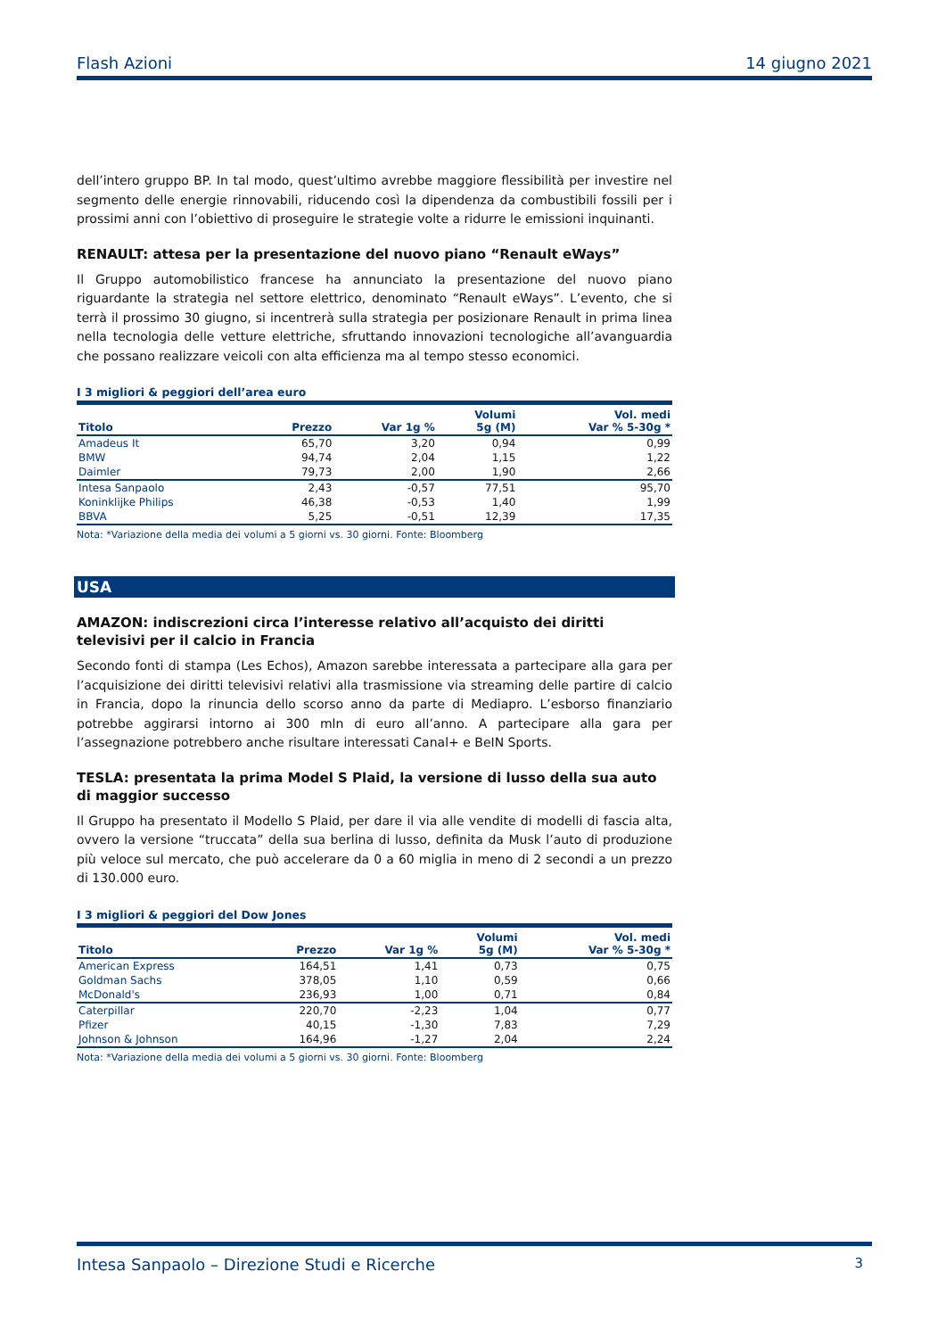Flash Azioni 14 giugno 2021
dell’intero gruppo BP. In tal modo, quest’ultimo avrebbe maggiore flessibilità per investire nel segmento delle energie rinnovabili, riducendo così la dipendenza da combustibili fossili per i prossimi anni con l’obiettivo di proseguire le strategie volte a ridurre le emissioni inquinanti.
RENAULT: attesa per la presentazione del nuovo piano “Renault eWays”
Il Gruppo automobilistico francese ha annunciato la presentazione del nuovo piano riguardante la strategia nel settore elettrico, denominato “Renault eWays”. L’evento, che si terrà il prossimo 30 giugno, si incentrerà sulla strategia per posizionare Renault in prima linea nella tecnologia delle vetture elettriche, sfruttando innovazioni tecnologiche all’avanguardia che possano realizzare veicoli con alta efficienza ma al tempo stesso economici.
I 3 migliori & peggiori dell’area euro
| Titolo | Prezzo | Var 1g % | Volumi 5g (M) | Vol. medi Var % 5-30g * |
| --- | --- | --- | --- | --- |
| Amadeus It | 65,70 | 3,20 | 0,94 | 0,99 |
| BMW | 94,74 | 2,04 | 1,15 | 1,22 |
| Daimler | 79,73 | 2,00 | 1,90 | 2,66 |
| Intesa Sanpaolo | 2,43 | -0,57 | 77,51 | 95,70 |
| Koninklijke Philips | 46,38 | -0,53 | 1,40 | 1,99 |
| BBVA | 5,25 | -0,51 | 12,39 | 17,35 |
Nota: *Variazione della media dei volumi a 5 giorni vs. 30 giorni. Fonte: Bloomberg
USA
AMAZON: indiscrezioni circa l’interesse relativo all’acquisto dei diritti televisivi per il calcio in Francia
Secondo fonti di stampa (Les Echos), Amazon sarebbe interessata a partecipare alla gara per l’acquisizione dei diritti televisivi relativi alla trasmissione via streaming delle partire di calcio in Francia, dopo la rinuncia dello scorso anno da parte di Mediapro. L’esborso finanziario potrebbe aggirarsi intorno ai 300 mln di euro all’anno. A partecipare alla gara per l’assegnazione potrebbero anche risultare interessati Canal+ e BeIN Sports.
TESLA: presentata la prima Model S Plaid, la versione di lusso della sua auto di maggior successo
Il Gruppo ha presentato il Modello S Plaid, per dare il via alle vendite di modelli di fascia alta, ovvero la versione “truccata” della sua berlina di lusso, definita da Musk l’auto di produzione più veloce sul mercato, che può accelerare da 0 a 60 miglia in meno di 2 secondi a un prezzo di 130.000 euro.
I 3 migliori & peggiori del Dow Jones
| Titolo | Prezzo | Var 1g % | Volumi 5g (M) | Vol. medi Var % 5-30g * |
| --- | --- | --- | --- | --- |
| American Express | 164,51 | 1,41 | 0,73 | 0,75 |
| Goldman Sachs | 378,05 | 1,10 | 0,59 | 0,66 |
| McDonald's | 236,93 | 1,00 | 0,71 | 0,84 |
| Caterpillar | 220,70 | -2,23 | 1,04 | 0,77 |
| Pfizer | 40,15 | -1,30 | 7,83 | 7,29 |
| Johnson & Johnson | 164,96 | -1,27 | 2,04 | 2,24 |
Nota: *Variazione della media dei volumi a 5 giorni vs. 30 giorni. Fonte: Bloomberg
Intesa Sanpaolo – Direzione Studi e Ricerche 3